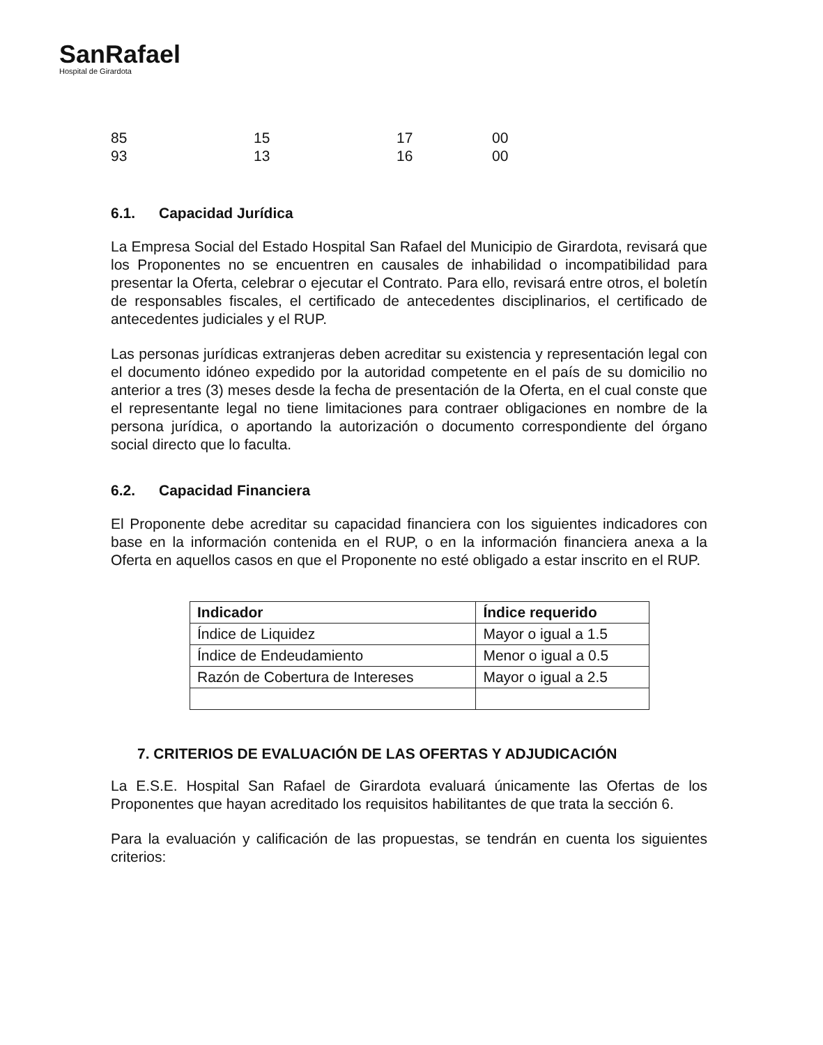SanRafael
Hospital de Girardota
85
15
17
00
93
13
16
00
6.1. Capacidad Jurídica
La Empresa Social del Estado Hospital San Rafael del Municipio de Girardota, revisará que los Proponentes no se encuentren en causales de inhabilidad o incompatibilidad para presentar la Oferta, celebrar o ejecutar el Contrato. Para ello, revisará entre otros, el boletín de responsables fiscales, el certificado de antecedentes disciplinarios, el certificado de antecedentes judiciales y el RUP.
Las personas jurídicas extranjeras deben acreditar su existencia y representación legal con el documento idóneo expedido por la autoridad competente en el país de su domicilio no anterior a tres (3) meses desde la fecha de presentación de la Oferta, en el cual conste que el representante legal no tiene limitaciones para contraer obligaciones en nombre de la persona jurídica, o aportando la autorización o documento correspondiente del órgano social directo que lo faculta.
6.2. Capacidad Financiera
El Proponente debe acreditar su capacidad financiera con los siguientes indicadores con base en la información contenida en el RUP, o en la información financiera anexa a la Oferta en aquellos casos en que el Proponente no esté obligado a estar inscrito en el RUP.
| Indicador | Índice requerido |
| --- | --- |
| Índice de Liquidez | Mayor o igual a 1.5 |
| Índice de Endeudamiento | Menor o igual a 0.5 |
| Razón de Cobertura de Intereses | Mayor o igual a 2.5 |
7. CRITERIOS DE EVALUACIÓN DE LAS OFERTAS Y ADJUDICACIÓN
La E.S.E. Hospital San Rafael de Girardota evaluará únicamente las Ofertas de los Proponentes que hayan acreditado los requisitos habilitantes de que trata la sección 6.
Para la evaluación y calificación de las propuestas, se tendrán en cuenta los siguientes criterios: